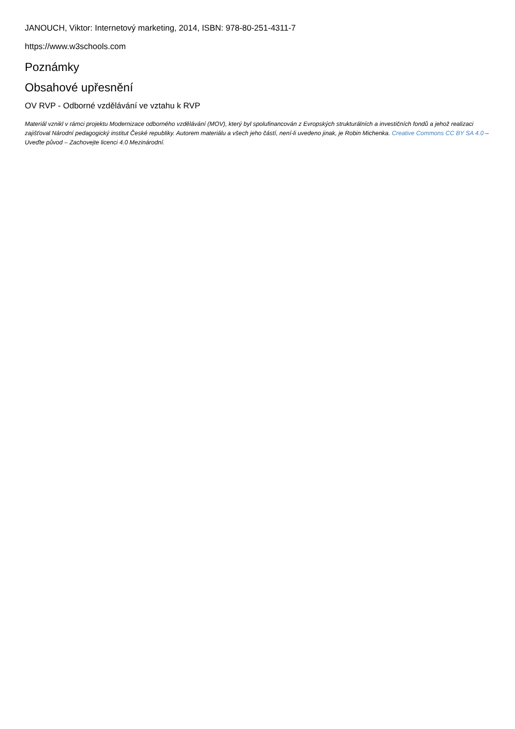JANOUCH, Viktor: Internetový marketing, 2014, ISBN: 978-80-251-4311-7
https://www.w3schools.com
Poznámky
Obsahové upřesnění
OV RVP - Odborné vzdělávání ve vztahu k RVP
Materiál vznikl v rámci projektu Modernizace odborného vzdělávání (MOV), který byl spolufinancován z Evropských strukturálních a investičních fondů a jehož realizaci zajišťoval Národní pedagogický institut České republiky. Autorem materiálu a všech jeho částí, není-li uvedeno jinak, je Robin Michenka. Creative Commons CC BY SA 4.0 – Uveďte původ – Zachovejte licenci 4.0 Mezinárodní.